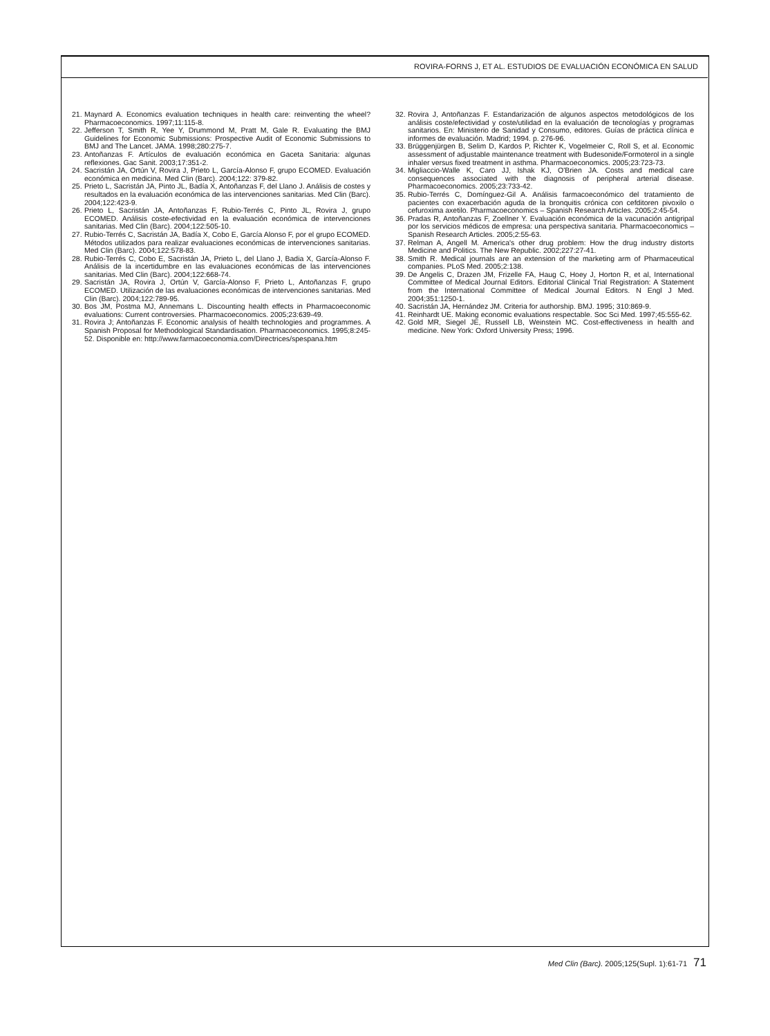ROVIRA-FORNS J, ET AL. ESTUDIOS DE EVALUACIÓN ECONÓMICA EN SALUD
21. Maynard A. Economics evaluation techniques in health care: reinventing the wheel? Pharmacoeconomics. 1997;11:115-8.
22. Jefferson T, Smith R, Yee Y, Drummond M, Pratt M, Gale R. Evaluating the BMJ Guidelines for Economic Submissions: Prospective Audit of Economic Submissions to BMJ and The Lancet. JAMA. 1998;280:275-7.
23. Antoñanzas F. Artículos de evaluación económica en Gaceta Sanitaria: algunas reflexiones. Gac Sanit. 2003;17:351-2.
24. Sacristán JA, Ortún V, Rovira J, Prieto L, García-Alonso F, grupo ECOMED. Evaluación económica en medicina. Med Clin (Barc). 2004;122: 379-82.
25. Prieto L, Sacristán JA, Pinto JL, Badía X, Antoñanzas F, del Llano J. Análisis de costes y resultados en la evaluación económica de las intervenciones sanitarias. Med Clin (Barc). 2004;122:423-9.
26. Prieto L, Sacristán JA, Antoñanzas F, Rubio-Terrés C, Pinto JL, Rovira J, grupo ECOMED. Análisis coste-efectividad en la evaluación económica de intervenciones sanitarias. Med Clin (Barc). 2004;122:505-10.
27. Rubio-Terrés C, Sacristán JA, Badía X, Cobo E, García Alonso F, por el grupo ECOMED. Métodos utilizados para realizar evaluaciones económicas de intervenciones sanitarias. Med Clin (Barc). 2004;122:578-83.
28. Rubio-Terrés C, Cobo E, Sacristán JA, Prieto L, del Llano J, Badia X, García-Alonso F. Análisis de la incertidumbre en las evaluaciones económicas de las intervenciones sanitarias. Med Clin (Barc). 2004;122:668-74.
29. Sacristán JA, Rovira J, Ortún V, García-Alonso F, Prieto L, Antoñanzas F, grupo ECOMED. Utilización de las evaluaciones económicas de intervenciones sanitarias. Med Clin (Barc). 2004;122:789-95.
30. Bos JM, Postma MJ, Annemans L. Discounting health effects in Pharmacoeconomic evaluations: Current controversies. Pharmacoeconomics. 2005;23:639-49.
31. Rovira J; Antoñanzas F. Economic analysis of health technologies and programmes. A Spanish Proposal for Methodological Standardisation. Pharmacoeconomics. 1995;8:245-52. Disponible en: http://www.farmacoeconomia.com/Directrices/spespana.htm
32. Rovira J, Antoñanzas F. Estandarización de algunos aspectos metodológicos de los análisis coste/efectividad y coste/utilidad en la evaluación de tecnologías y programas sanitarios. En: Ministerio de Sanidad y Consumo, editores. Guías de práctica clínica e informes de evaluación. Madrid; 1994. p. 276-96.
33. Brüggenjürgen B, Selim D, Kardos P, Richter K, Vogelmeier C, Roll S, et al. Economic assessment of adjustable maintenance treatment with Budesonide/Formoterol in a single inhaler versus fixed treatment in asthma. Pharmacoeconomics. 2005;23:723-73.
34. Migliaccio-Walle K, Caro JJ, Ishak KJ, O'Brien JA. Costs and medical care consequences associated with the diagnosis of peripheral arterial disease. Pharmacoeconomics. 2005;23:733-42.
35. Rubio-Terrés C, Domínguez-Gil A. Análisis farmacoeconómico del tratamiento de pacientes con exacerbación aguda de la bronquitis crónica con cefditoren pivoxilo o cefuroxima axetilo. Pharmacoeconomics – Spanish Research Articles. 2005;2:45-54.
36. Pradas R, Antoñanzas F, Zoellner Y. Evaluación económica de la vacunación antigripal por los servicios médicos de empresa: una perspectiva sanitaria. Pharmacoeconomics – Spanish Research Articles. 2005;2:55-63.
37. Relman A, Angell M. America's other drug problem: How the drug industry distorts Medicine and Politics. The New Republic. 2002;227:27-41.
38. Smith R. Medical journals are an extension of the marketing arm of Pharmaceutical companies. PLoS Med. 2005;2:138.
39. De Angelis C, Drazen JM, Frizelle FA, Haug C, Hoey J, Horton R, et al, International Committee of Medical Journal Editors. Editorial Clinical Trial Registration: A Statement from the International Committee of Medical Journal Editors. N Engl J Med. 2004;351:1250-1.
40. Sacristán JA, Hernández JM. Criteria for authorship. BMJ. 1995; 310:869-9.
41. Reinhardt UE. Making economic evaluations respectable. Soc Sci Med. 1997;45:555-62.
42. Gold MR, Siegel JE, Russell LB, Weinstein MC. Cost-effectiveness in health and medicine. New York: Oxford University Press; 1996.
Med Clin (Barc). 2005;125(Supl. 1):61-71 71